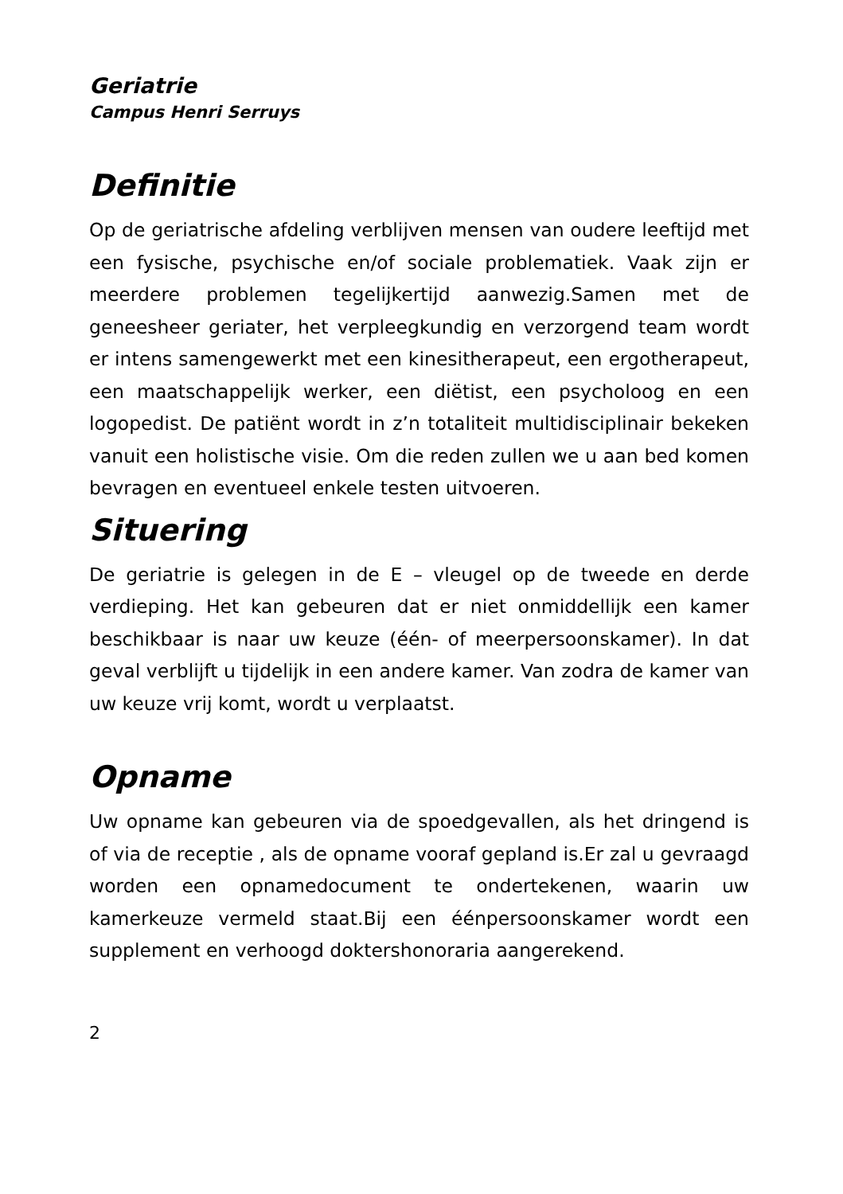Geriatrie
Campus Henri Serruys
Definitie
Op de geriatrische afdeling verblijven mensen van oudere leeftijd met een fysische, psychische en/of sociale problematiek. Vaak zijn er meerdere problemen tegelijkertijd aanwezig.Samen met de geneesheer geriater, het verpleegkundig en verzorgend team wordt er intens samengewerkt met een kinesitherapeut, een ergotherapeut, een maatschappelijk werker, een diëtist, een psycholoog en een logopedist. De patiënt wordt in z’n totaliteit multidisciplinair bekeken vanuit een holistische visie. Om die reden zullen we u aan bed komen bevragen en eventueel enkele testen uitvoeren.
Situering
De geriatrie is gelegen in de E – vleugel op de tweede en derde verdieping. Het kan gebeuren dat er niet onmiddellijk een kamer beschikbaar is naar uw keuze (één- of meerpersoonskamer). In dat geval verblijft u tijdelijk in een andere kamer. Van zodra de kamer van uw keuze vrij komt, wordt u verplaatst.
Opname
Uw opname kan gebeuren via de spoedgevallen, als het dringend is of via de receptie , als de opname vooraf gepland is.Er zal u gevraagd worden een opnamedocument te ondertekenen, waarin uw kamerkeuze vermeld staat.Bij een éénpersoonskamer wordt een supplement en verhoogd doktershonoraria aangerekend.
2